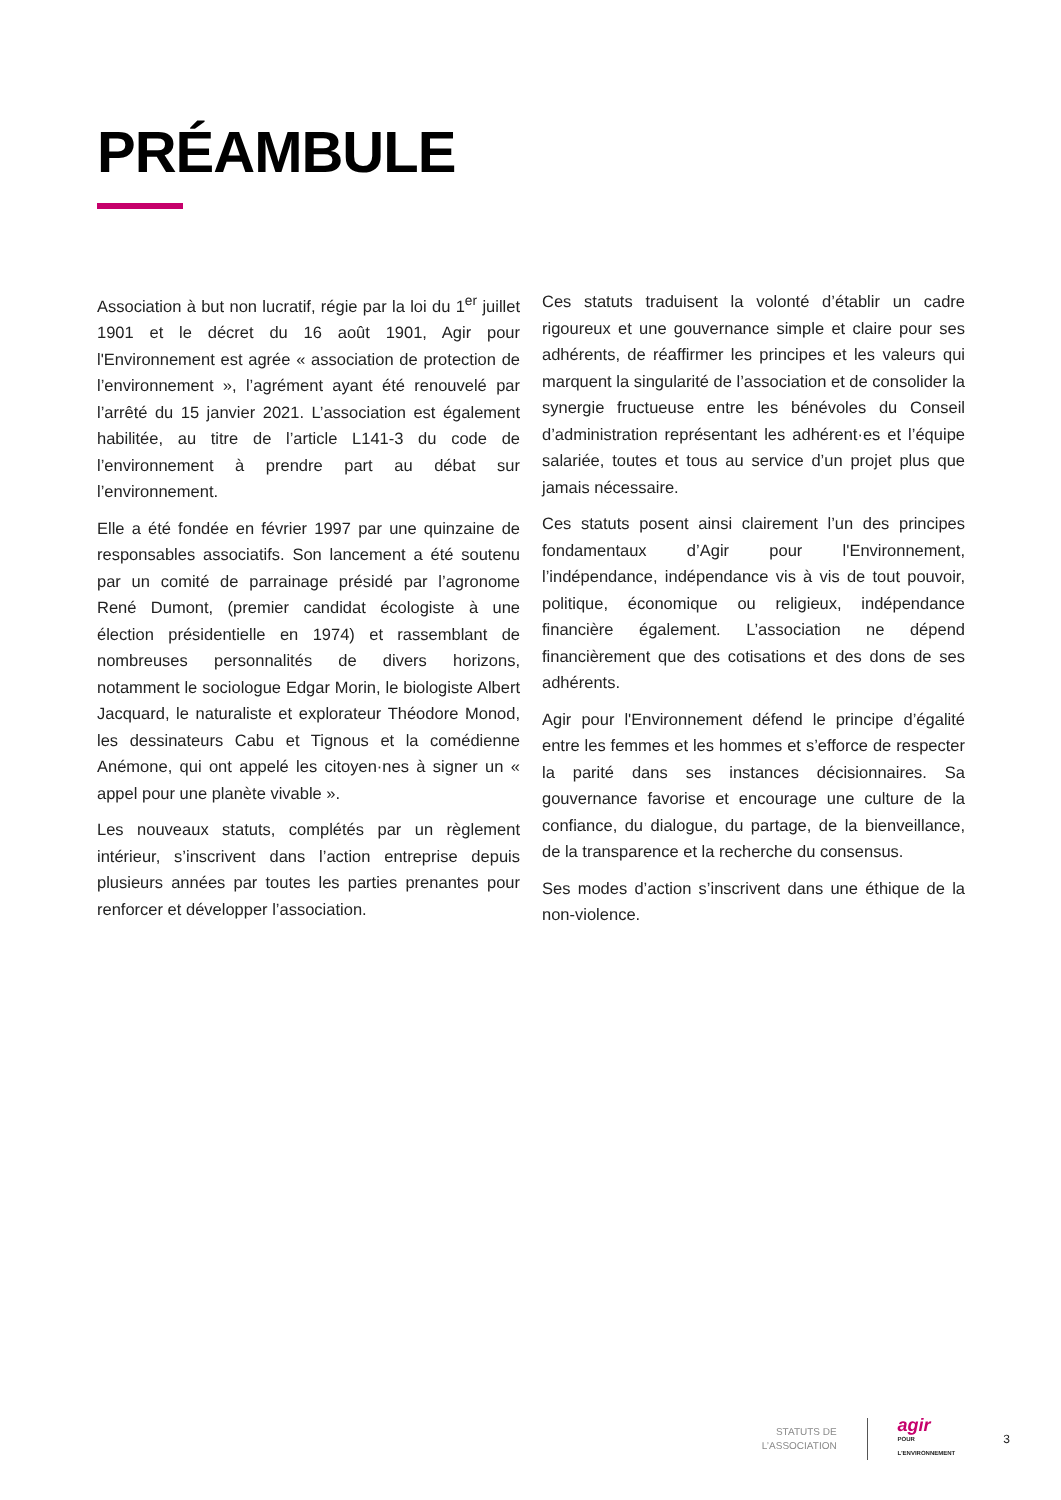PRÉAMBULE
Association à but non lucratif, régie par la loi du 1<sup>er</sup> juillet 1901 et le décret du 16 août 1901, Agir pour l'Environnement est agrée « association de protection de l’environnement », l’agrément ayant été renouvelé par l’arrêté du 15 janvier 2021. L’association est également habilitée, au titre de l’article L141-3 du code de l’environnement à prendre part au débat sur l’environnement.
Elle a été fondée en février 1997 par une quinzaine de responsables associatifs. Son lancement a été soutenu par un comité de parrainage présidé par l’agronome René Dumont, (premier candidat écologiste à une élection présidentielle en 1974) et rassemblant de nombreuses personnalités de divers horizons, notamment le sociologue Edgar Morin, le biologiste Albert Jacquard, le naturaliste et explorateur Théodore Monod, les dessinateurs Cabu et Tignous et la comédienne Anémone, qui ont appelé les citoyen·nes à signer un « appel pour une planète vivable ».
Les nouveaux statuts, complétés par un règlement intérieur, s’inscrivent dans l’action entreprise depuis plusieurs années par toutes les parties prenantes pour renforcer et développer l’association.
Ces statuts traduisent la volonté d’établir un cadre rigoureux et une gouvernance simple et claire pour ses adhérents, de réaffirmer les principes et les valeurs qui marquent la singularité de l’association et de consolider la synergie fructueuse entre les bénévoles du Conseil d’administration représentant les adhérent·es et l’équipe salariée, toutes et tous au service d’un projet plus que jamais nécessaire.
Ces statuts posent ainsi clairement l’un des principes fondamentaux d’Agir pour l'Environnement, l’indépendance, indépendance vis à vis de tout pouvoir, politique, économique ou religieux, indépendance financière également. L’association ne dépend financièrement que des cotisations et des dons de ses adhérents.
Agir pour l'Environnement défend le principe d’égalité entre les femmes et les hommes et s’efforce de respecter la parité dans ses instances décisionnaires. Sa gouvernance favorise et encourage une culture de la confiance, du dialogue, du partage, de la bienveillance, de la transparence et la recherche du consensus.
Ses modes d’action s’inscrivent dans une éthique de la non-violence.
STATUTS DE L’ASSOCIATION
agir
POUR L’ENVIRONNEMENT
3